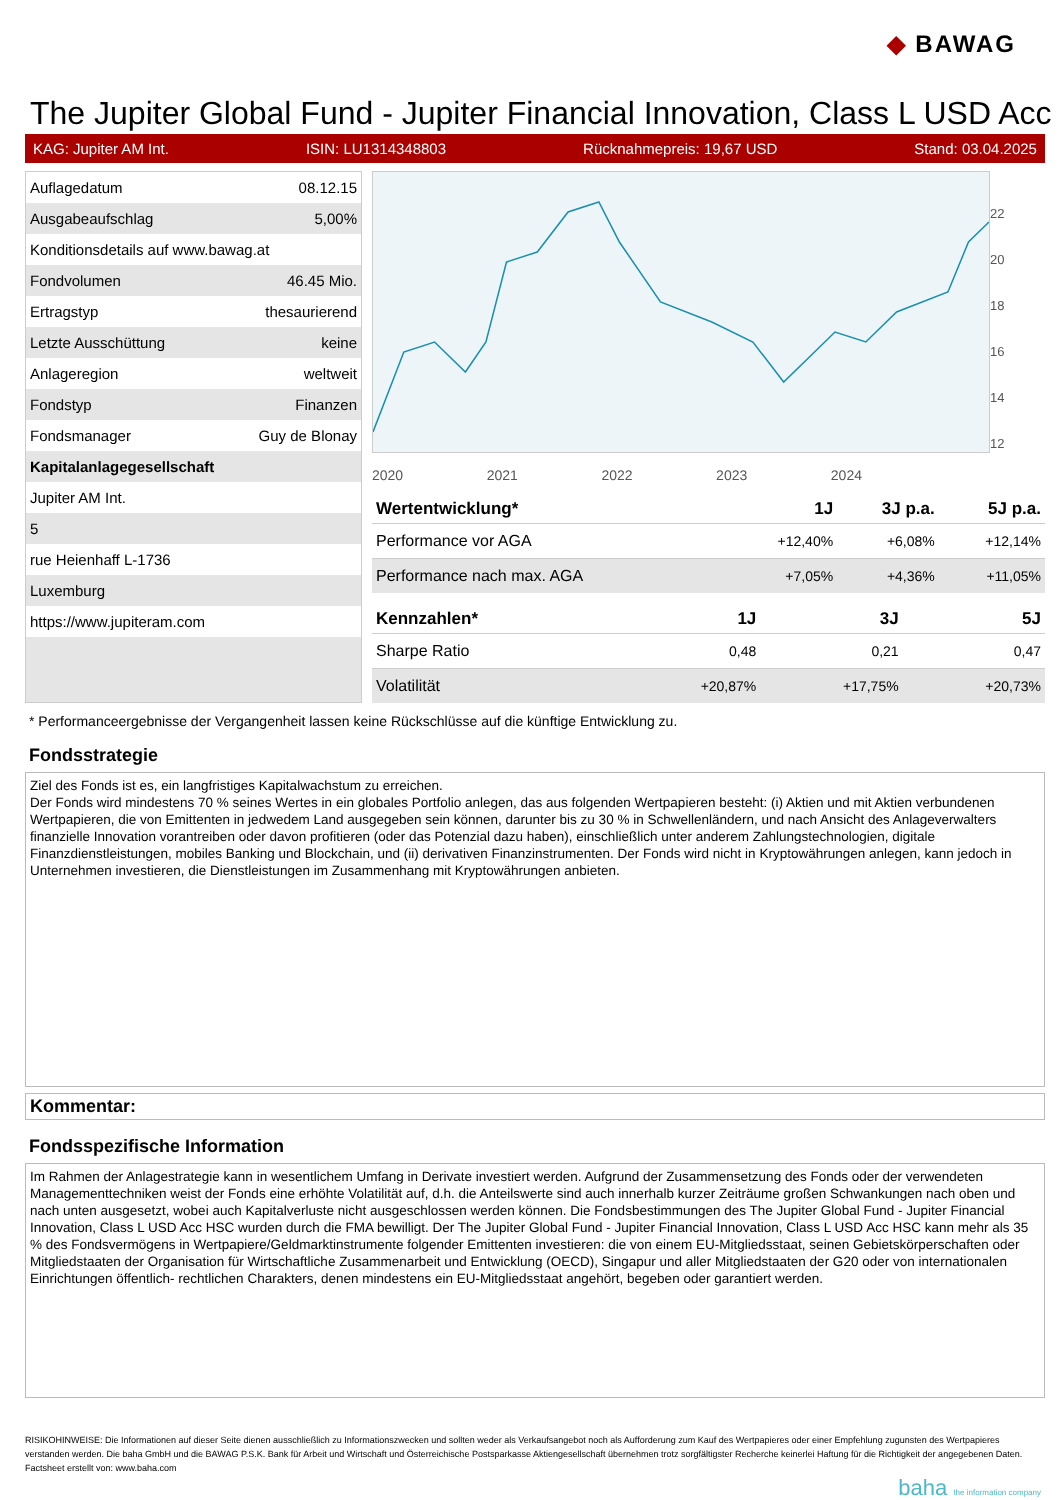◆ BAWAG
The Jupiter Global Fund - Jupiter Financial Innovation, Class L USD Acc
KAG: Jupiter AM Int. ISIN: LU1314348803 Rücknahmepreis: 19,67 USD Stand: 03.04.2025
| Auflagedatum | 08.12.15 |
| Ausgabeaufschlag | 5,00% |
| Konditionsdetails auf www.bawag.at | |
| Fondvolumen | 46.45 Mio. |
| Ertragstyp | thesaurierend |
| Letzte Ausschüttung | keine |
| Anlageregion | weltweit |
| Fondstyp | Finanzen |
| Fondsmanager | Guy de Blonay |
| Kapitalanlagegesellschaft | |
| Jupiter AM Int. | |
| 5 | |
| rue Heienhaff L-1736 | |
| Luxemburg | |
| https://www.jupiteram.com | |
22
20
18
16
14
12
2020 2021 2022 2023 2024
| Wertentwicklung* | 1J | 3J p.a. | 5J p.a. |
| --- | --- | --- | --- |
| Performance vor AGA | +12,40% | +6,08% | +12,14% |
| Performance nach max. AGA | +7,05% | +4,36% | +11,05% |
| Kennzahlen* | 1J | 3J | 5J |
| --- | --- | --- | --- |
| Sharpe Ratio | 0,48 | 0,21 | 0,47 |
| Volatilität | +20,87% | +17,75% | +20,73% |
* Performanceergebnisse der Vergangenheit lassen keine Rückschlüsse auf die künftige Entwicklung zu.
Fondsstrategie
Ziel des Fonds ist es, ein langfristiges Kapitalwachstum zu erreichen.
Der Fonds wird mindestens 70 % seines Wertes in ein globales Portfolio anlegen, das aus folgenden Wertpapieren besteht: (i) Aktien und mit Aktien verbundenen Wertpapieren, die von Emittenten in jedwedem Land ausgegeben sein können, darunter bis zu 30 % in Schwellenländern, und nach Ansicht des Anlageverwalters finanzielle Innovation vorantreiben oder davon profitieren (oder das Potenzial dazu haben), einschließlich unter anderem Zahlungstechnologien, digitale Finanzdienstleistungen, mobiles Banking und Blockchain, und (ii) derivativen Finanzinstrumenten. Der Fonds wird nicht in Kryptowährungen anlegen, kann jedoch in Unternehmen investieren, die Dienstleistungen im Zusammenhang mit Kryptowährungen anbieten.
Kommentar:
Fondsspezifische Information
Im Rahmen der Anlagestrategie kann in wesentlichem Umfang in Derivate investiert werden. Aufgrund der Zusammensetzung des Fonds oder der verwendeten Managementtechniken weist der Fonds eine erhöhte Volatilität auf, d.h. die Anteilswerte sind auch innerhalb kurzer Zeiträume großen Schwankungen nach oben und nach unten ausgesetzt, wobei auch Kapitalverluste nicht ausgeschlossen werden können. Die Fondsbestimmungen des The Jupiter Global Fund - Jupiter Financial Innovation, Class L USD Acc HSC wurden durch die FMA bewilligt. Der The Jupiter Global Fund - Jupiter Financial Innovation, Class L USD Acc HSC kann mehr als 35 % des Fondsvermögens in Wertpapiere/Geldmarktinstrumente folgender Emittenten investieren: die von einem EU-Mitgliedsstaat, seinen Gebietskörperschaften oder Mitgliedstaaten der Organisation für Wirtschaftliche Zusammenarbeit und Entwicklung (OECD), Singapur und aller Mitgliedstaaten der G20 oder von internationalen Einrichtungen öffentlich- rechtlichen Charakters, denen mindestens ein EU-Mitgliedsstaat angehört, begeben oder garantiert werden.
RISIKOHINWEISE: Die Informationen auf dieser Seite dienen ausschließlich zu Informationszwecken und sollten weder als Verkaufsangebot noch als Aufforderung zum Kauf des Wertpapieres oder einer Empfehlung zugunsten des Wertpapieres verstanden werden. Die baha GmbH und die BAWAG P.S.K. Bank für Arbeit und Wirtschaft und Österreichische Postsparkasse Aktiengesellschaft übernehmen trotz sorgfältigster Recherche keinerlei Haftung für die Richtigkeit der angegebenen Daten.
Factsheet erstellt von: www.baha.com
baha the information company